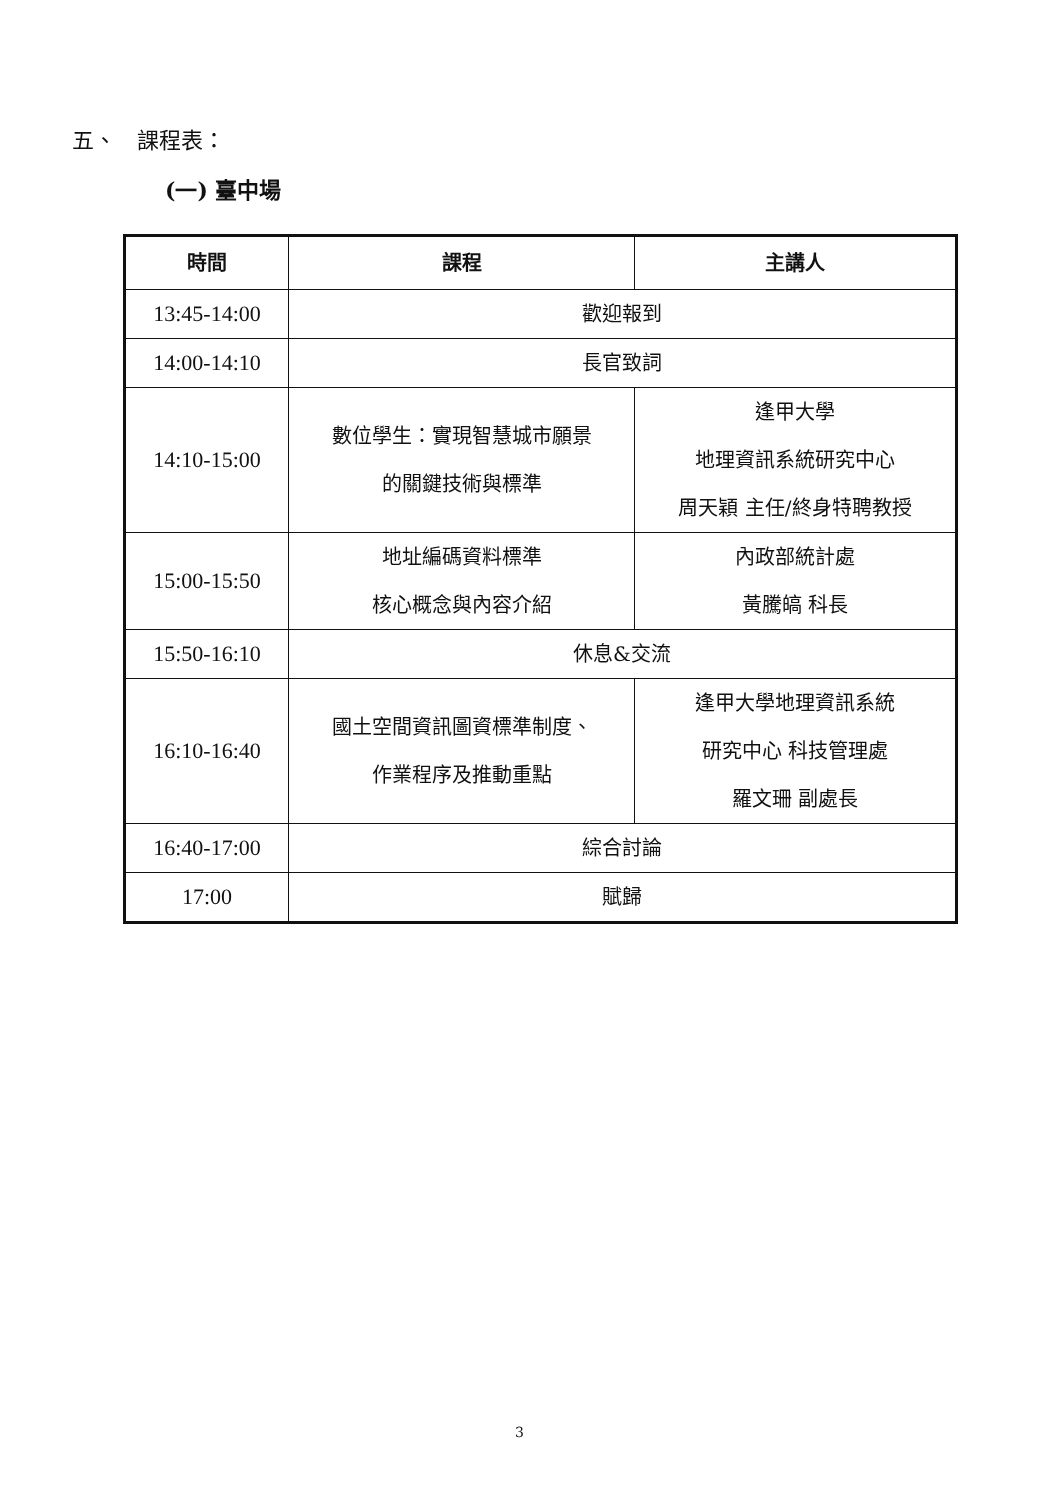五、 課程表：
(一) 臺中場
| 時間 | 課程 | 主講人 |
| --- | --- | --- |
| 13:45-14:00 | 歡迎報到 | |
| 14:00-14:10 | 長官致詞 | |
| 14:10-15:00 | 數位學生：實現智慧城市願景 的關鍵技術與標準 | 逢甲大學 地理資訊系統研究中心 周天穎 主任/終身特聘教授 |
| 15:00-15:50 | 地址編碼資料標準 核心概念與內容介紹 | 內政部統計處 黃騰皜 科長 |
| 15:50-16:10 | 休息&交流 | |
| 16:10-16:40 | 國土空間資訊圖資標準制度、 作業程序及推動重點 | 逢甲大學地理資訊系統 研究中心 科技管理處 羅文珊 副處長 |
| 16:40-17:00 | 綜合討論 | |
| 17:00 | 賦歸 | |
3